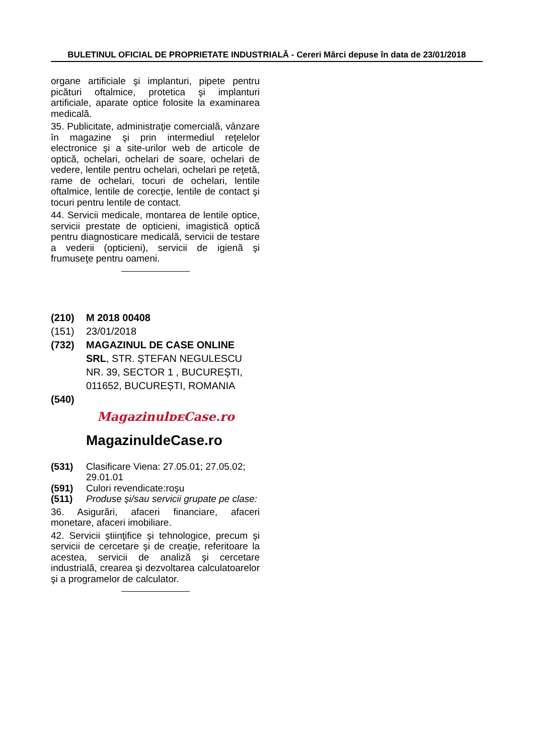BULETINUL OFICIAL DE PROPRIETATE INDUSTRIALĂ - Cereri Mărci depuse în data de 23/01/2018
organe artificiale şi implanturi, pipete pentru picături oftalmice, protetica şi implanturi artificiale, aparate optice folosite la examinarea medicală.
35. Publicitate, administraţie comercială, vânzare în magazine şi prin intermediul reţelelor electronice şi a site-urilor web de articole de optică, ochelari, ochelari de soare, ochelari de vedere, lentile pentru ochelari, ochelari pe reţetă, rame de ochelari, tocuri de ochelari, lentile oftalmice, lentile de corecţie, lentile de contact şi tocuri pentru lentile de contact.
44. Servicii medicale, montarea de lentile optice, servicii prestate de opticieni, imagistică optică pentru diagnosticare medicală, servicii de testare a vederii (opticieni), servicii de igienă şi frumuseţe pentru oameni.
(210) M 2018 00408
(151) 23/01/2018
(732) MAGAZINUL DE CASE ONLINE SRL, STR. ŞTEFAN NEGULESCU NR. 39, SECTOR 1 , BUCUREŞTI, 011652, BUCUREȘTI, ROMANIA
(540)
MagazinulᴅᴇCase.ro
MagazinuldeCase.ro
(531) Clasificare Viena: 27.05.01; 27.05.02; 29.01.01
(591) Culori revendicate:roşu
(511) Produse și/sau servicii grupate pe clase:
36. Asigurări, afaceri financiare, afaceri monetare, afaceri imobiliare.
42. Servicii ştiinţifice şi tehnologice, precum şi servicii de cercetare şi de creaţie, referitoare la acestea, servicii de analiză şi cercetare industrială, crearea şi dezvoltarea calculatoarelor şi a programelor de calculator.